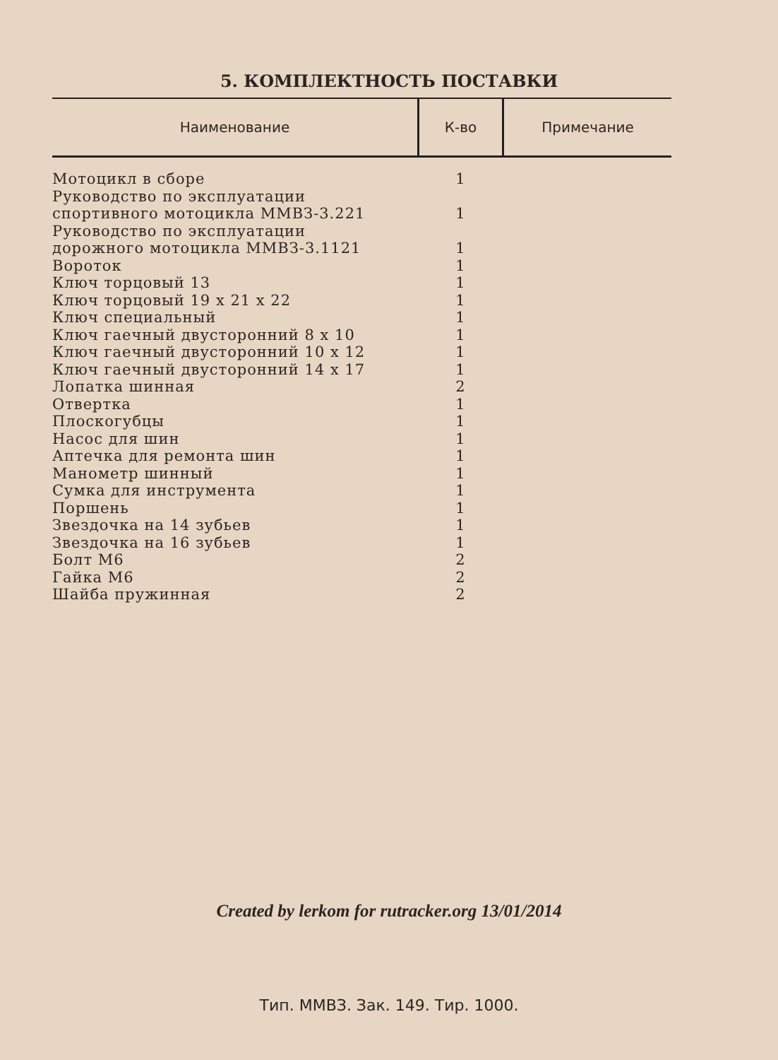5. КОМПЛЕКТНОСТЬ ПОСТАВКИ
| Наименование | К-во | Примечание |
| --- | --- | --- |
| Мотоцикл в сборе | 1 | |
| Руководство по эксплуатации спортивного мотоцикла ММВЗ-3.221 | 1 | |
| Руководство по эксплуатации дорожного мотоцикла ММВЗ-3.1121 | 1 | |
| Вороток | 1 | |
| Ключ торцовый 13 | 1 | |
| Ключ торцовый 19 х 21 х 22 | 1 | |
| Ключ специальный | 1 | |
| Ключ гаечный двусторонний 8 х 10 | 1 | |
| Ключ гаечный двусторонний 10 х 12 | 1 | |
| Ключ гаечный двусторонний 14 х 17 | 1 | |
| Лопатка шинная | 2 | |
| Отвертка | 1 | |
| Плоскогубцы | 1 | |
| Насос для шин | 1 | |
| Аптечка для ремонта шин | 1 | |
| Манометр шинный | 1 | |
| Сумка для инструмента | 1 | |
| Поршень | 1 | |
| Звездочка на 14 зубьев | 1 | |
| Звездочка на 16 зубьев | 1 | |
| Болт М6 | 2 | |
| Гайка М6 | 2 | |
| Шайба пружинная | 2 | |
Created by lerkom for rutracker.org 13/01/2014
Тип. ММВЗ. Зак. 149. Тир. 1000.